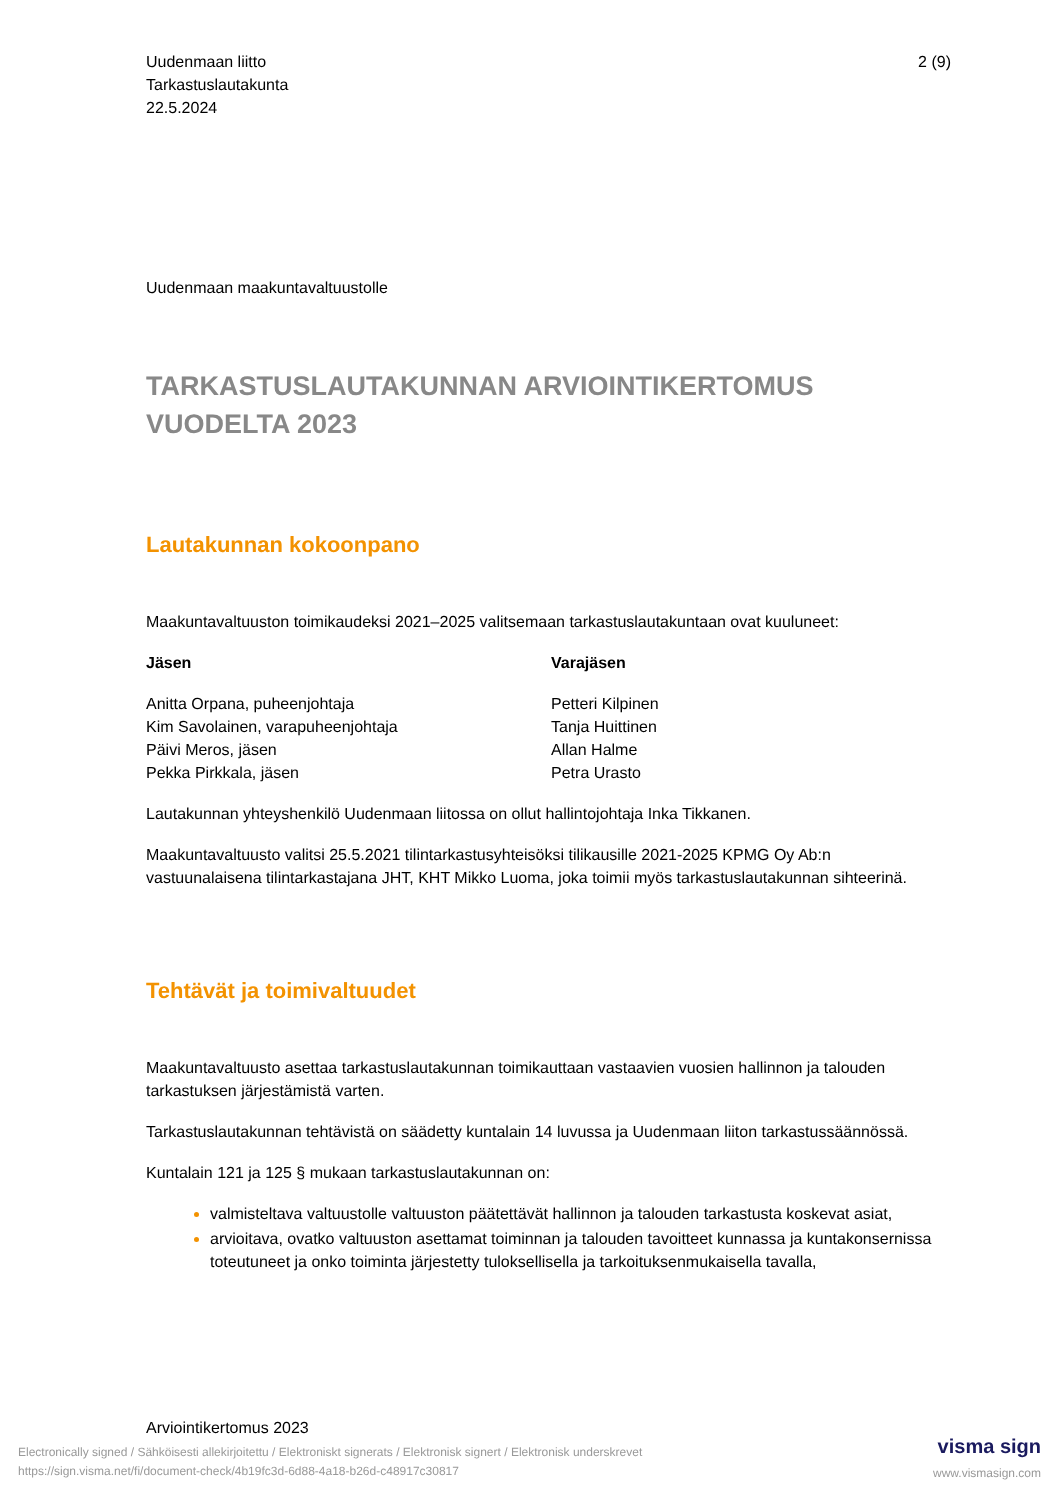Uudenmaan liitto
Tarkastuslautakunta
22.5.2024
2 (9)
Uudenmaan maakuntavaltuustolle
TARKASTUSLAUTAKUNNAN ARVIOINTIKERTOMUS VUODELTA 2023
Lautakunnan kokoonpano
Maakuntavaltuuston toimikaudeksi 2021–2025 valitsemaan tarkastuslautakuntaan ovat kuuluneet:
| Jäsen | Varajäsen |
| --- | --- |
| Anitta Orpana, puheenjohtaja | Petteri Kilpinen |
| Kim Savolainen, varapuheenjohtaja | Tanja Huittinen |
| Päivi Meros, jäsen | Allan Halme |
| Pekka Pirkkala, jäsen | Petra Urasto |
Lautakunnan yhteyshenkilö Uudenmaan liitossa on ollut hallintojohtaja Inka Tikkanen.
Maakuntavaltuusto valitsi 25.5.2021 tilintarkastusyhteisöksi tilikausille 2021-2025 KPMG Oy Ab:n vastuunalaisena tilintarkastajana JHT, KHT Mikko Luoma, joka toimii myös tarkastuslautakunnan sihteerinä.
Tehtävät ja toimivaltuudet
Maakuntavaltuusto asettaa tarkastuslautakunnan toimikauttaan vastaavien vuosien hallinnon ja talouden tarkastuksen järjestämistä varten.
Tarkastuslautakunnan tehtävistä on säädetty kuntalain 14 luvussa ja Uudenmaan liiton tarkastussäännössä.
Kuntalain 121 ja 125 § mukaan tarkastuslautakunnan on:
valmisteltava valtuustolle valtuuston päätettävät hallinnon ja talouden tarkastusta koskevat asiat,
arvioitava, ovatko valtuuston asettamat toiminnan ja talouden tavoitteet kunnassa ja kuntakonsernissa toteutuneet ja onko toiminta järjestetty tuloksellisella ja tarkoituksenmukaisella tavalla,
Arviointikertomus 2023
Electronically signed / Sähköisesti allekirjoitettu / Elektroniskt signerats / Elektronisk signert / Elektronisk underskrevet
https://sign.visma.net/fi/document-check/4b19fc3d-6d88-4a18-b26d-c48917c30817
visma sign
www.vismasign.com